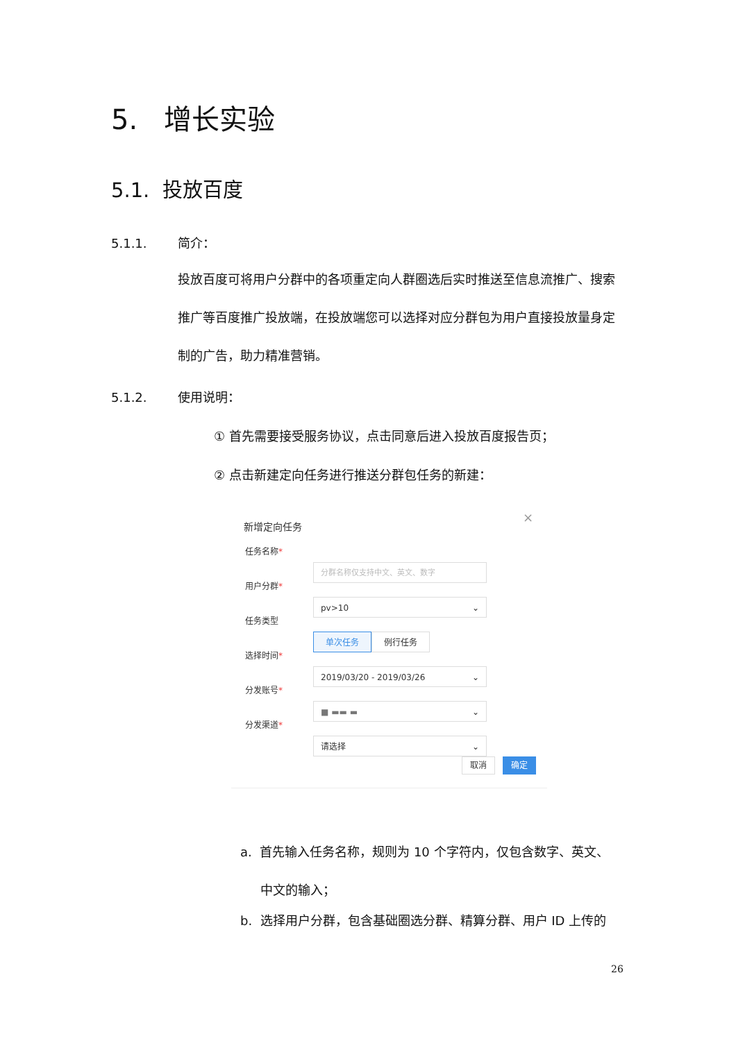5. 增长实验
5.1. 投放百度
5.1.1. 简介：
投放百度可将用户分群中的各项重定向人群圈选后实时推送至信息流推广、搜索推广等百度推广投放端，在投放端您可以选择对应分群包为用户直接投放量身定制的广告，助力精准营销。
5.1.2. 使用说明：
① 首先需要接受服务协议，点击同意后进入投放百度报告页；
② 点击新建定向任务进行推送分群包任务的新建：
× 新增定向任务
任务名称*
分群名称仅支持中文、英文、数字
用户分群*
pv>10 ⌄
任务类型
单次任务 例行任务
选择时间*
2019/03/20 - 2019/03/26 ⌄
分发账号*
■ ▬▬ ▬ ⌄
分发渠道*
请选择 ⌄
取消 确定
a. 首先输入任务名称，规则为 10 个字符内，仅包含数字、英文、
中文的输入；
b. 选择用户分群，包含基础圈选分群、精算分群、用户 ID 上传的
26